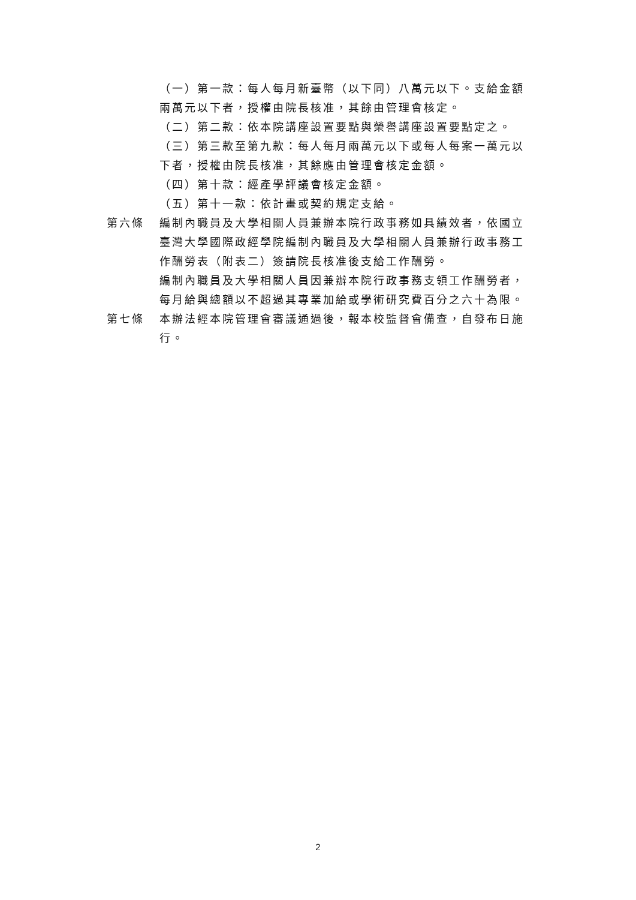（一）第一款：每人每月新臺幣（以下同）八萬元以下。支給金額兩萬元以下者，授權由院長核准，其餘由管理會核定。
（二）第二款：依本院講座設置要點與榮譽講座設置要點定之。
（三）第三款至第九款：每人每月兩萬元以下或每人每案一萬元以下者，授權由院長核准，其餘應由管理會核定金額。
（四）第十款：經產學評議會核定金額。
（五）第十一款：依計畫或契約規定支給。
第六條 編制內職員及大學相關人員兼辦本院行政事務如具績效者，依國立臺灣大學國際政經學院編制內職員及大學相關人員兼辦行政事務工作酬勞表（附表二）簽請院長核准後支給工作酬勞。
編制內職員及大學相關人員因兼辦本院行政事務支領工作酬勞者，每月給與總額以不超過其專業加給或學術研究費百分之六十為限。
第七條 本辦法經本院管理會審議通過後，報本校監督會備查，自發布日施行。
2